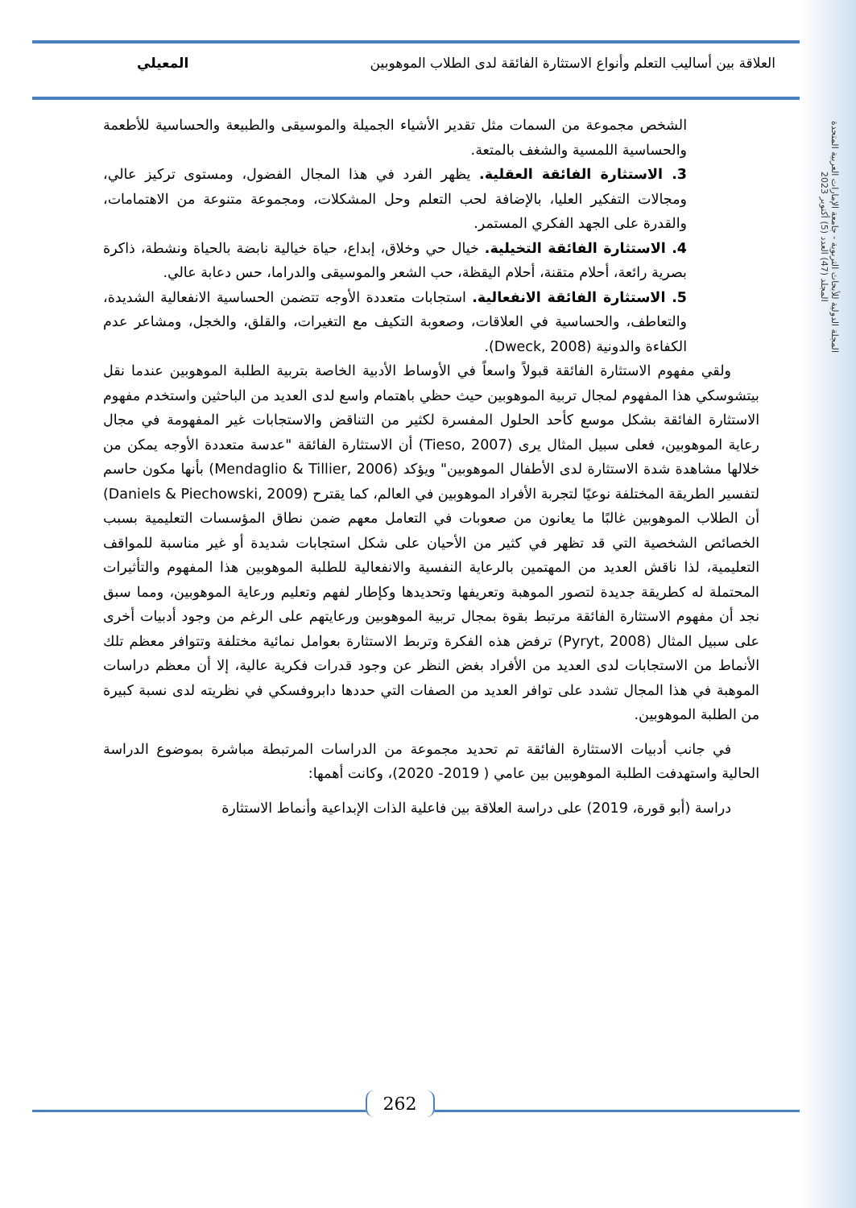المجلة الدولية للأبحاث التربوية - جامعة الإمارات العربية المتحدة
المجلد (47) العدد (5) أكتوبر 2023
العلاقة بين أساليب التعلم وأنواع الاستثارة الفائقة لدى الطلاب الموهوبين المعيلي
الشخص مجموعة من السمات مثل تقدير الأشياء الجميلة والموسيقى والطبيعة والحساسية للأطعمة والحساسية اللمسية والشغف بالمتعة.
3. الاستثارة الفائقة العقلية. يظهر الفرد في هذا المجال الفضول، ومستوى تركيز عالي، ومجالات التفكير العليا، بالإضافة لحب التعلم وحل المشكلات، ومجموعة متنوعة من الاهتمامات، والقدرة على الجهد الفكري المستمر.
4. الاستثارة الفائقة التخيلية. خيال حي وخلاق، إبداع، حياة خيالية نابضة بالحياة ونشطة، ذاكرة بصرية رائعة، أحلام متقنة، أحلام اليقظة، حب الشعر والموسيقى والدراما، حس دعابة عالي.
5. الاستثارة الفائقة الانفعالية. استجابات متعددة الأوجه تتضمن الحساسية الانفعالية الشديدة، والتعاطف، والحساسية في العلاقات، وصعوبة التكيف مع التغيرات، والقلق، والخجل، ومشاعر عدم الكفاءة والدونية (Dweck, 2008).
  ولقي مفهوم الاستثارة الفائقة قبولاً واسعاً في الأوساط الأدبية الخاصة بتربية الطلبة الموهوبين عندما نقل بيتشوسكي هذا المفهوم لمجال تربية الموهوبين حيث حظي باهتمام واسع لدى العديد من الباحثين واستخدم مفهوم الاستثارة الفائقة بشكل موسع كأحد الحلول المفسرة لكثير من التناقض والاستجابات غير المفهومة في مجال رعاية الموهوبين، فعلى سبيل المثال يرى (Tieso, 2007) أن الاستثارة الفائقة "عدسة متعددة الأوجه يمكن من خلالها مشاهدة شدة الاستثارة لدى الأطفال الموهوبين" ويؤكد (Mendaglio & Tillier, 2006) بأنها مكون حاسم لتفسير الطريقة المختلفة نوعيًا لتجربة الأفراد الموهوبين في العالم، كما يقترح (Daniels & Piechowski, 2009) أن الطلاب الموهوبين غالبًا ما يعانون من صعوبات في التعامل معهم ضمن نطاق المؤسسات التعليمية بسبب الخصائص الشخصية التي قد تظهر في كثير من الأحيان على شكل استجابات شديدة أو غير مناسبة للمواقف التعليمية، لذا ناقش العديد من المهتمين بالرعاية النفسية والانفعالية للطلبة الموهوبين هذا المفهوم والتأثيرات المحتملة له كطريقة جديدة لتصور الموهبة وتعريفها وتحديدها وكإطار لفهم وتعليم ورعاية الموهوبين، ومما سبق نجد أن مفهوم الاستثارة الفائقة مرتبط بقوة بمجال تربية الموهوبين ورعايتهم على الرغم من وجود أدبيات أخرى على سبيل المثال (Pyryt, 2008) ترفض هذه الفكرة وتربط الاستثارة بعوامل نمائية مختلفة وتتوافر معظم تلك الأنماط من الاستجابات لدى العديد من الأفراد بغض النظر عن وجود قدرات فكرية عالية، إلا أن معظم دراسات الموهبة في هذا المجال تشدد على توافر العديد من الصفات التي حددها دابروفسكي في نظريته لدى نسبة كبيرة من الطلبة الموهوبين.
  في جانب أدبيات الاستثارة الفائقة تم تحديد مجموعة من الدراسات المرتبطة مباشرة بموضوع الدراسة الحالية واستهدفت الطلبة الموهوبين بين عامي ( 2019- 2020)، وكانت أهمها:
  دراسة (أبو قورة، 2019) على دراسة العلاقة بين فاعلية الذات الإبداعية وأنماط الاستثارة
262